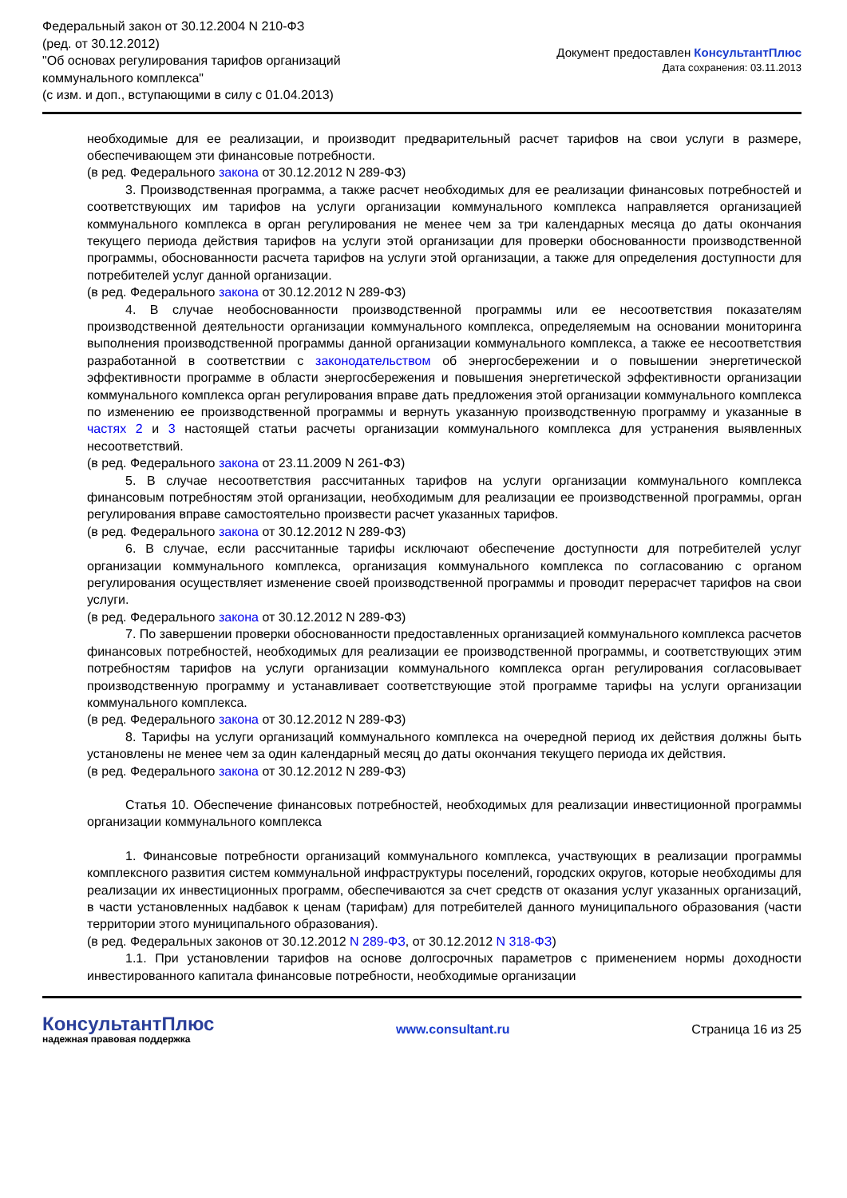Федеральный закон от 30.12.2004 N 210-ФЗ
(ред. от 30.12.2012)
"Об основах регулирования тарифов организаций
коммунального комплекса"
(с изм. и доп., вступающими в силу с 01.04.2013)
Документ предоставлен КонсультантПлюс
Дата сохранения: 03.11.2013
необходимые для ее реализации, и производит предварительный расчет тарифов на свои услуги в размере, обеспечивающем эти финансовые потребности.
(в ред. Федерального закона от 30.12.2012 N 289-ФЗ)
3. Производственная программа, а также расчет необходимых для ее реализации финансовых потребностей и соответствующих им тарифов на услуги организации коммунального комплекса направляется организацией коммунального комплекса в орган регулирования не менее чем за три календарных месяца до даты окончания текущего периода действия тарифов на услуги этой организации для проверки обоснованности производственной программы, обоснованности расчета тарифов на услуги этой организации, а также для определения доступности для потребителей услуг данной организации.
(в ред. Федерального закона от 30.12.2012 N 289-ФЗ)
4. В случае необоснованности производственной программы или ее несоответствия показателям производственной деятельности организации коммунального комплекса, определяемым на основании мониторинга выполнения производственной программы данной организации коммунального комплекса, а также ее несоответствия разработанной в соответствии с законодательством об энергосбережении и о повышении энергетической эффективности программе в области энергосбережения и повышения энергетической эффективности организации коммунального комплекса орган регулирования вправе дать предложения этой организации коммунального комплекса по изменению ее производственной программы и вернуть указанную производственную программу и указанные в частях 2 и 3 настоящей статьи расчеты организации коммунального комплекса для устранения выявленных несоответствий.
(в ред. Федерального закона от 23.11.2009 N 261-ФЗ)
5. В случае несоответствия рассчитанных тарифов на услуги организации коммунального комплекса финансовым потребностям этой организации, необходимым для реализации ее производственной программы, орган регулирования вправе самостоятельно произвести расчет указанных тарифов.
(в ред. Федерального закона от 30.12.2012 N 289-ФЗ)
6. В случае, если рассчитанные тарифы исключают обеспечение доступности для потребителей услуг организации коммунального комплекса, организация коммунального комплекса по согласованию с органом регулирования осуществляет изменение своей производственной программы и проводит перерасчет тарифов на свои услуги.
(в ред. Федерального закона от 30.12.2012 N 289-ФЗ)
7. По завершении проверки обоснованности предоставленных организацией коммунального комплекса расчетов финансовых потребностей, необходимых для реализации ее производственной программы, и соответствующих этим потребностям тарифов на услуги организации коммунального комплекса орган регулирования согласовывает производственную программу и устанавливает соответствующие этой программе тарифы на услуги организации коммунального комплекса.
(в ред. Федерального закона от 30.12.2012 N 289-ФЗ)
8. Тарифы на услуги организаций коммунального комплекса на очередной период их действия должны быть установлены не менее чем за один календарный месяц до даты окончания текущего периода их действия.
(в ред. Федерального закона от 30.12.2012 N 289-ФЗ)
Статья 10. Обеспечение финансовых потребностей, необходимых для реализации инвестиционной программы организации коммунального комплекса
1. Финансовые потребности организаций коммунального комплекса, участвующих в реализации программы комплексного развития систем коммунальной инфраструктуры поселений, городских округов, которые необходимы для реализации их инвестиционных программ, обеспечиваются за счет средств от оказания услуг указанных организаций, в части установленных надбавок к ценам (тарифам) для потребителей данного муниципального образования (части территории этого муниципального образования).
(в ред. Федеральных законов от 30.12.2012 N 289-ФЗ, от 30.12.2012 N 318-ФЗ)
1.1. При установлении тарифов на основе долгосрочных параметров с применением нормы доходности инвестированного капитала финансовые потребности, необходимые организации
КонсультантПлюс
надежная правовая поддержка
www.consultant.ru Страница 16 из 25